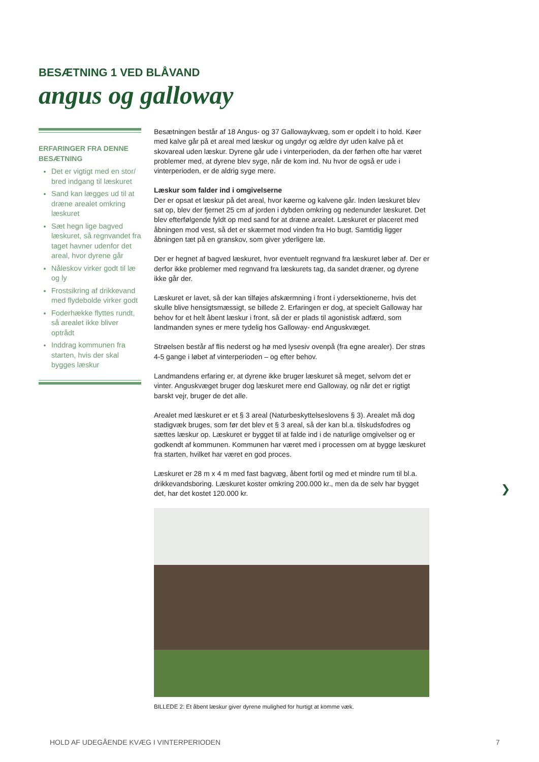BESÆTNING 1 VED BLÅVAND
angus og galloway
ERFARINGER FRA DENNE BESÆTNING
Det er vigtigt med en stor/ bred indgang til læskuret
Sand kan lægges ud til at dræne arealet omkring læskuret
Sæt hegn lige bagved læskuret, så regnvandet fra taget havner udenfor det areal, hvor dyrene går
Nåleskov virker godt til læ og ly
Frostsikring af drikkevand med flydebolde virker godt
Foderhække flyttes rundt, så arealet ikke bliver optrådt
Inddrag kommunen fra starten, hvis der skal bygges læskur
Besætningen består af 18 Angus- og 37 Gallowaykvæg, som er opdelt i to hold. Køer med kalve går på et areal med læskur og ungdyr og ældre dyr uden kalve på et skovareal uden læskur. Dyrene går ude i vinterperioden, da der førhen ofte har været problemer med, at dyrene blev syge, når de kom ind. Nu hvor de også er ude i vinterperioden, er de aldrig syge mere.
Læskur som falder ind i omgivelserne
Der er opsat et læskur på det areal, hvor køerne og kalvene går. Inden læskuret blev sat op, blev der fjernet 25 cm af jorden i dybden omkring og nedenunder læskuret. Det blev efterfølgende fyldt op med sand for at dræne arealet. Læskuret er placeret med åbningen mod vest, så det er skærmet mod vinden fra Ho bugt. Samtidig ligger åbningen tæt på en granskov, som giver yderligere læ.
Der er hegnet af bagved læskuret, hvor eventuelt regnvand fra læskuret løber af. Der er derfor ikke problemer med regnvand fra læskurets tag, da sandet dræner, og dyrene ikke går der.
Læskuret er lavet, så der kan tilføjes afskærmning i front i ydersektionerne, hvis det skulle blive hensigtsmæssigt, se billede 2. Erfaringen er dog, at specielt Galloway har behov for et helt åbent læskur i front, så der er plads til agonistisk adfærd, som landmanden synes er mere tydelig hos Galloway- end Anguskvæget.
Strøelsen består af flis nederst og hø med lysesiv ovenpå (fra egne arealer). Der strøs 4-5 gange i løbet af vinterperioden – og efter behov.
Landmandens erfaring er, at dyrene ikke bruger læskuret så meget, selvom det er vinter. Anguskvæget bruger dog læskuret mere end Galloway, og når det er rigtigt barskt vejr, bruger de det alle.
Arealet med læskuret er et § 3 areal (Naturbeskyttelseslovens § 3). Arealet må dog stadigvæk bruges, som før det blev et § 3 areal, så der kan bl.a. tilskudsfodres og sættes læskur op. Læskuret er bygget til at falde ind i de naturlige omgivelser og er godkendt af kommunen. Kommunen har været med i processen om at bygge læskuret fra starten, hvilket har været en god proces.
Læskuret er 28 m x 4 m med fast bagvæg, åbent fortil og med et mindre rum til bl.a. drikkevandsboring. Læskuret koster omkring 200.000 kr., men da de selv har bygget det, har det kostet 120.000 kr.
BILLEDE 2: Et åbent læskur giver dyrene mulighed for hurtigt at komme væk.
❯
HOLD AF UDEGÅENDE KVÆG I VINTERPERIODEN
7